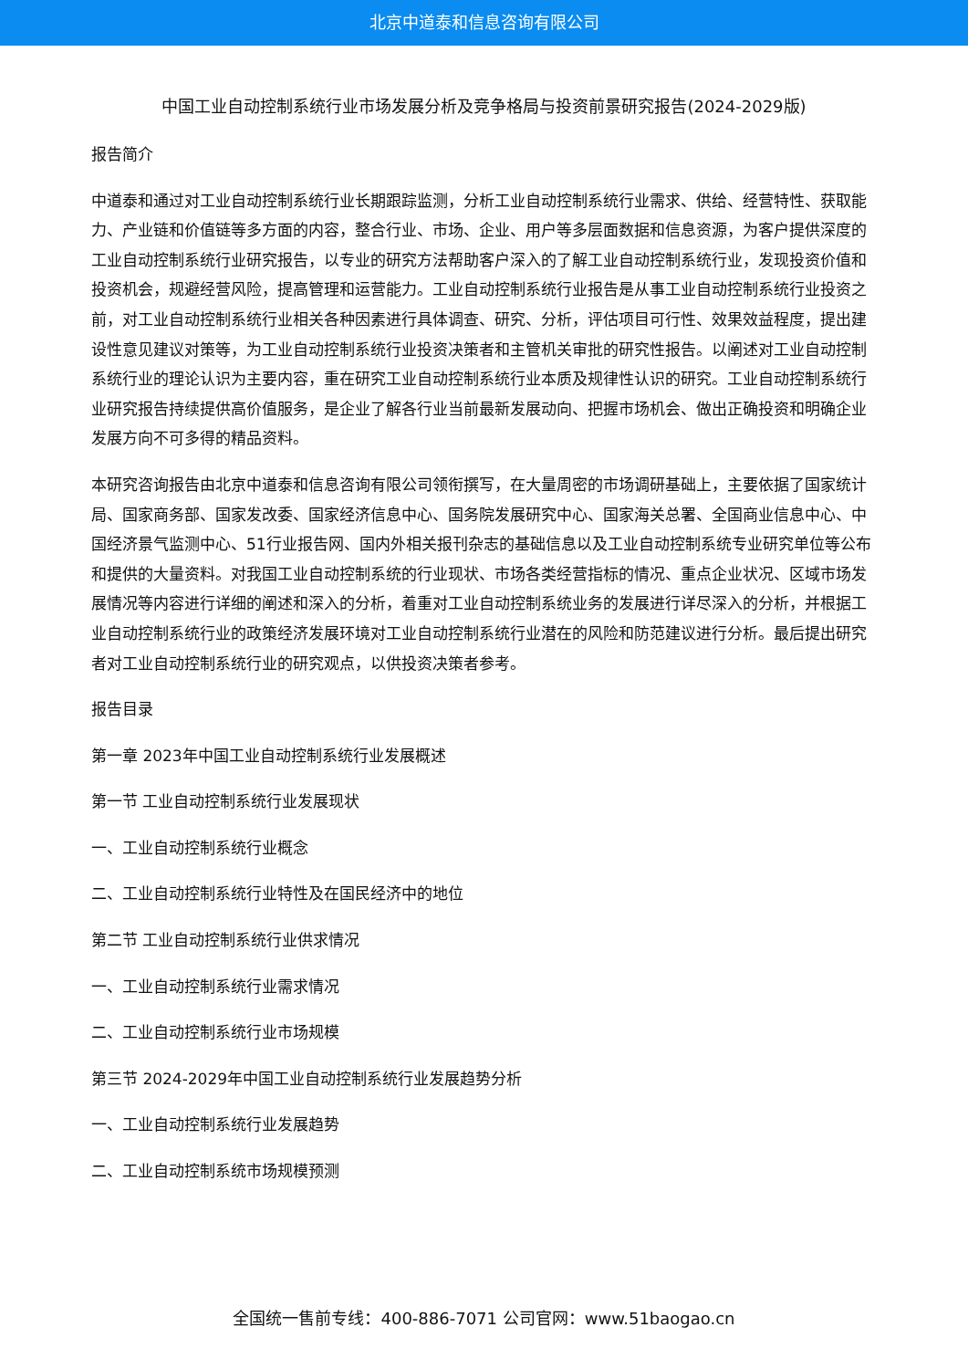北京中道泰和信息咨询有限公司
中国工业自动控制系统行业市场发展分析及竞争格局与投资前景研究报告(2024-2029版)
报告简介
中道泰和通过对工业自动控制系统行业长期跟踪监测，分析工业自动控制系统行业需求、供给、经营特性、获取能力、产业链和价值链等多方面的内容，整合行业、市场、企业、用户等多层面数据和信息资源，为客户提供深度的工业自动控制系统行业研究报告，以专业的研究方法帮助客户深入的了解工业自动控制系统行业，发现投资价值和投资机会，规避经营风险，提高管理和运营能力。工业自动控制系统行业报告是从事工业自动控制系统行业投资之前，对工业自动控制系统行业相关各种因素进行具体调查、研究、分析，评估项目可行性、效果效益程度，提出建设性意见建议对策等，为工业自动控制系统行业投资决策者和主管机关审批的研究性报告。以阐述对工业自动控制系统行业的理论认识为主要内容，重在研究工业自动控制系统行业本质及规律性认识的研究。工业自动控制系统行业研究报告持续提供高价值服务，是企业了解各行业当前最新发展动向、把握市场机会、做出正确投资和明确企业发展方向不可多得的精品资料。
本研究咨询报告由北京中道泰和信息咨询有限公司领衔撰写，在大量周密的市场调研基础上，主要依据了国家统计局、国家商务部、国家发改委、国家经济信息中心、国务院发展研究中心、国家海关总署、全国商业信息中心、中国经济景气监测中心、51行业报告网、国内外相关报刊杂志的基础信息以及工业自动控制系统专业研究单位等公布和提供的大量资料。对我国工业自动控制系统的行业现状、市场各类经营指标的情况、重点企业状况、区域市场发展情况等内容进行详细的阐述和深入的分析，着重对工业自动控制系统业务的发展进行详尽深入的分析，并根据工业自动控制系统行业的政策经济发展环境对工业自动控制系统行业潜在的风险和防范建议进行分析。最后提出研究者对工业自动控制系统行业的研究观点，以供投资决策者参考。
报告目录
第一章 2023年中国工业自动控制系统行业发展概述
第一节 工业自动控制系统行业发展现状
一、工业自动控制系统行业概念
二、工业自动控制系统行业特性及在国民经济中的地位
第二节 工业自动控制系统行业供求情况
一、工业自动控制系统行业需求情况
二、工业自动控制系统行业市场规模
第三节 2024-2029年中国工业自动控制系统行业发展趋势分析
一、工业自动控制系统行业发展趋势
二、工业自动控制系统市场规模预测
全国统一售前专线：400-886-7071 公司官网：www.51baogao.cn